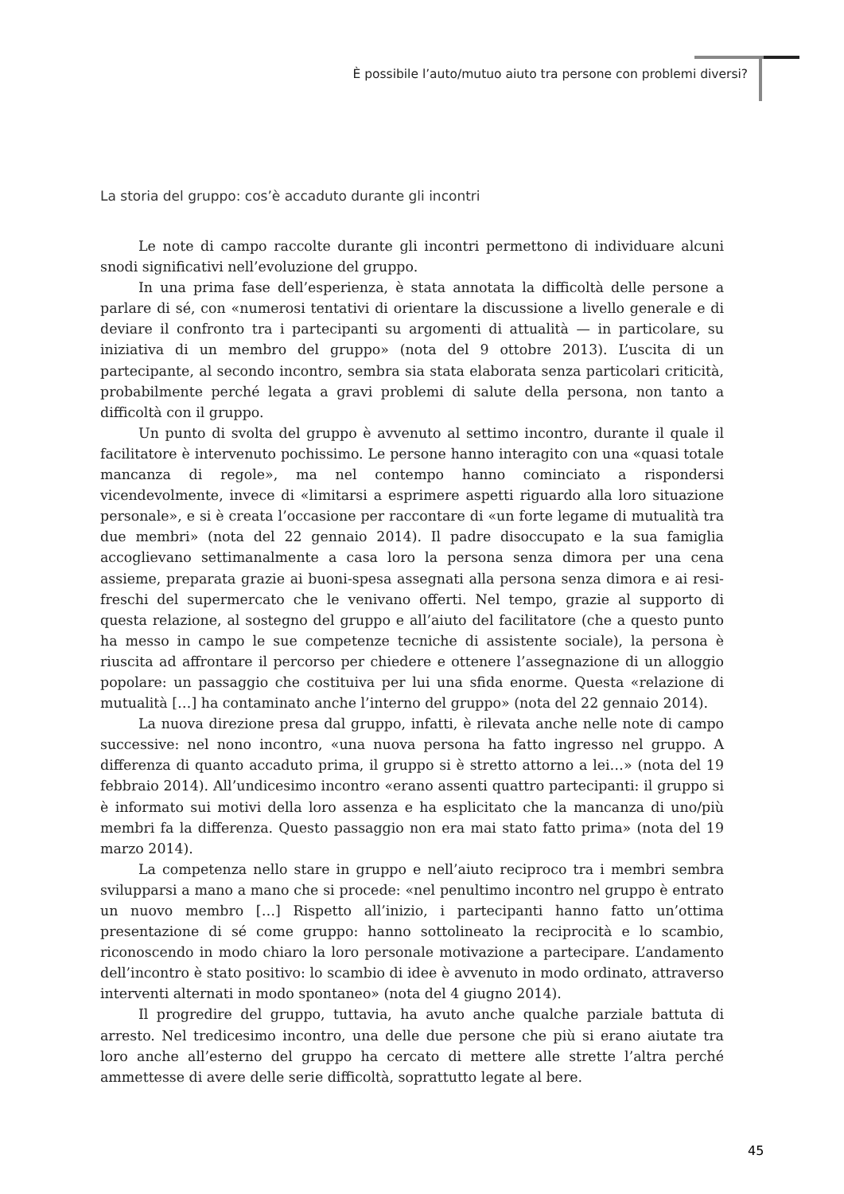È possibile l’auto/mutuo aiuto tra persone con problemi diversi?
La storia del gruppo: cos’è accaduto durante gli incontri
Le note di campo raccolte durante gli incontri permettono di individuare alcuni snodi significativi nell’evoluzione del gruppo.
In una prima fase dell’esperienza, è stata annotata la difficoltà delle persone a parlare di sé, con «numerosi tentativi di orientare la discussione a livello generale e di deviare il confronto tra i partecipanti su argomenti di attualità — in particolare, su iniziativa di un membro del gruppo» (nota del 9 ottobre 2013). L’uscita di un partecipante, al secondo incontro, sembra sia stata elaborata senza particolari criticità, probabilmente perché legata a gravi problemi di salute della persona, non tanto a difficoltà con il gruppo.
Un punto di svolta del gruppo è avvenuto al settimo incontro, durante il quale il facilitatore è intervenuto pochissimo. Le persone hanno interagito con una «quasi totale mancanza di regole», ma nel contempo hanno cominciato a rispondersi vicendevolmente, invece di «limitarsi a esprimere aspetti riguardo alla loro situazione personale», e si è creata l’occasione per raccontare di «un forte legame di mutualità tra due membri» (nota del 22 gennaio 2014). Il padre disoccupato e la sua famiglia accoglievano settimanalmente a casa loro la persona senza dimora per una cena assieme, preparata grazie ai buoni-spesa assegnati alla persona senza dimora e ai resi-freschi del supermercato che le venivano offerti. Nel tempo, grazie al supporto di questa relazione, al sostegno del gruppo e all’aiuto del facilitatore (che a questo punto ha messo in campo le sue competenze tecniche di assistente sociale), la persona è riuscita ad affrontare il percorso per chiedere e ottenere l’assegnazione di un alloggio popolare: un passaggio che costituiva per lui una sfida enorme. Questa «relazione di mutualità […] ha contaminato anche l’interno del gruppo» (nota del 22 gennaio 2014).
La nuova direzione presa dal gruppo, infatti, è rilevata anche nelle note di campo successive: nel nono incontro, «una nuova persona ha fatto ingresso nel gruppo. A differenza di quanto accaduto prima, il gruppo si è stretto attorno a lei…» (nota del 19 febbraio 2014). All’undicesimo incontro «erano assenti quattro partecipanti: il gruppo si è informato sui motivi della loro assenza e ha esplicitato che la mancanza di uno/più membri fa la differenza. Questo passaggio non era mai stato fatto prima» (nota del 19 marzo 2014).
La competenza nello stare in gruppo e nell’aiuto reciproco tra i membri sembra svilupparsi a mano a mano che si procede: «nel penultimo incontro nel gruppo è entrato un nuovo membro […] Rispetto all’inizio, i partecipanti hanno fatto un’ottima presentazione di sé come gruppo: hanno sottolineato la reciprocità e lo scambio, riconoscendo in modo chiaro la loro personale motivazione a partecipare. L’andamento dell’incontro è stato positivo: lo scambio di idee è avvenuto in modo ordinato, attraverso interventi alternati in modo spontaneo» (nota del 4 giugno 2014).
Il progredire del gruppo, tuttavia, ha avuto anche qualche parziale battuta di arresto. Nel tredicesimo incontro, una delle due persone che più si erano aiutate tra loro anche all’esterno del gruppo ha cercato di mettere alle strette l’altra perché ammettesse di avere delle serie difficoltà, soprattutto legate al bere.
45